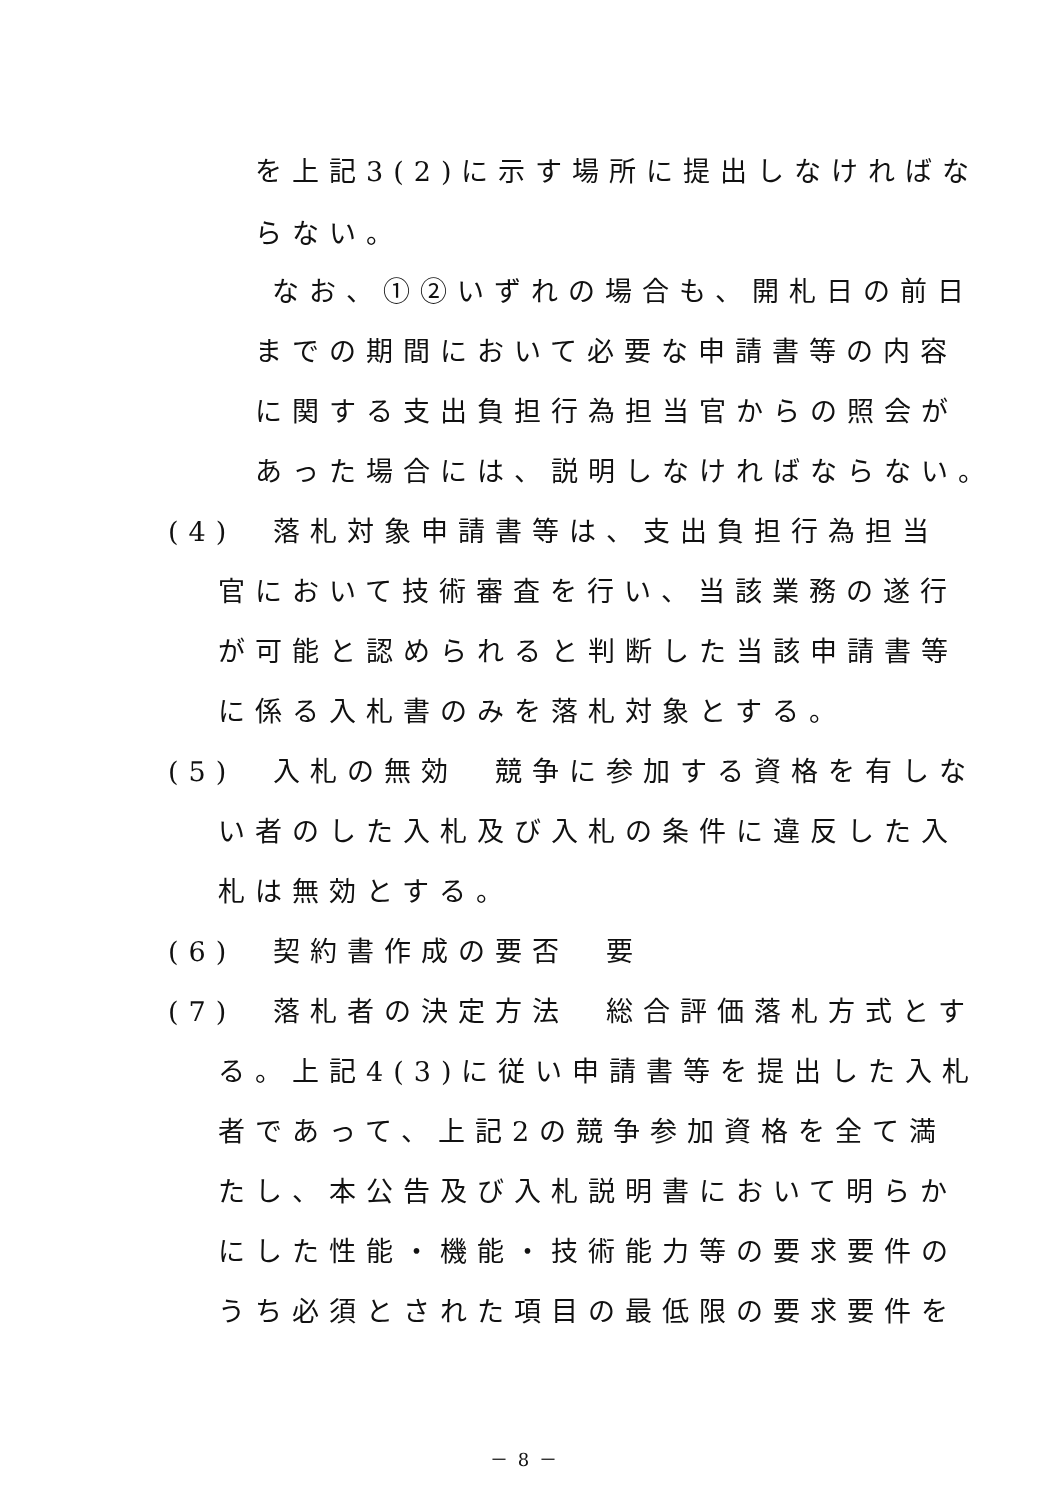を上記3(2)に示す場所に提出しなければな
らない。
なお、①②いずれの場合も、開札日の前日
までの期間において必要な申請書等の内容
に関する支出負担行為担当官からの照会が
あった場合には、説明しなければならない。
(4)　落札対象申請書等は、支出負担行為担当
官において技術審査を行い、当該業務の遂行
が可能と認められると判断した当該申請書等
に係る入札書のみを落札対象とする。
(5)　入札の無効　競争に参加する資格を有しな
い者のした入札及び入札の条件に違反した入
札は無効とする。
(6)　契約書作成の要否　要
(7)　落札者の決定方法　総合評価落札方式とす
る。上記4(3)に従い申請書等を提出した入札
者であって、上記2の競争参加資格を全て満
たし、本公告及び入札説明書において明らか
にした性能・機能・技術能力等の要求要件の
うち必須とされた項目の最低限の要求要件を
－ 8 －